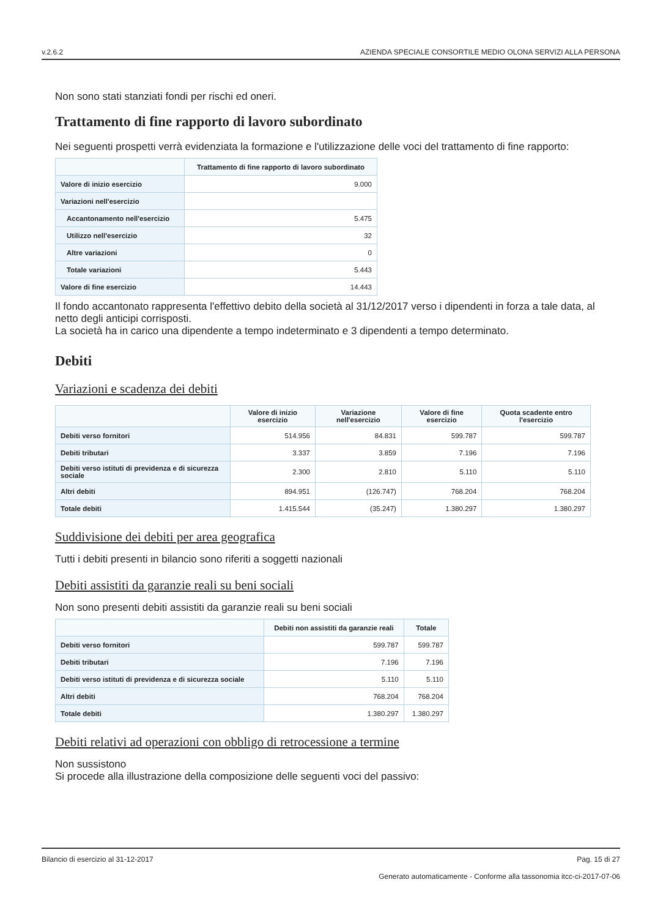v.2.6.2 AZIENDA SPECIALE CONSORTILE MEDIO OLONA SERVIZI ALLA PERSONA
Non sono stati stanziati fondi per rischi ed oneri.
Trattamento di fine rapporto di lavoro subordinato
Nei seguenti prospetti verrà evidenziata la formazione e l'utilizzazione delle voci del trattamento di fine rapporto:
| | Trattamento di fine rapporto di lavoro subordinato |
| --- | --- |
| Valore di inizio esercizio | 9.000 |
| Variazioni nell'esercizio | |
| Accantonamento nell'esercizio | 5.475 |
| Utilizzo nell'esercizio | 32 |
| Altre variazioni | 0 |
| Totale variazioni | 5.443 |
| Valore di fine esercizio | 14.443 |
Il fondo accantonato rappresenta l'effettivo debito della società al 31/12/2017 verso i dipendenti in forza a tale data, al netto degli anticipi corrisposti.
La società ha in carico una dipendente a tempo indeterminato e 3 dipendenti a tempo determinato.
Debiti
Variazioni e scadenza dei debiti
| | Valore di inizio esercizio | Variazione nell'esercizio | Valore di fine esercizio | Quota scadente entro l'esercizio |
| --- | --- | --- | --- | --- |
| Debiti verso fornitori | 514.956 | 84.831 | 599.787 | 599.787 |
| Debiti tributari | 3.337 | 3.859 | 7.196 | 7.196 |
| Debiti verso istituti di previdenza e di sicurezza sociale | 2.300 | 2.810 | 5.110 | 5.110 |
| Altri debiti | 894.951 | (126.747) | 768.204 | 768.204 |
| Totale debiti | 1.415.544 | (35.247) | 1.380.297 | 1.380.297 |
Suddivisione dei debiti per area geografica
Tutti i debiti presenti in bilancio sono riferiti a soggetti nazionali
Debiti assistiti da garanzie reali su beni sociali
Non sono presenti debiti assistiti da garanzie reali su beni sociali
| | Debiti non assistiti da garanzie reali | Totale |
| --- | --- | --- |
| Debiti verso fornitori | 599.787 | 599.787 |
| Debiti tributari | 7.196 | 7.196 |
| Debiti verso istituti di previdenza e di sicurezza sociale | 5.110 | 5.110 |
| Altri debiti | 768.204 | 768.204 |
| Totale debiti | 1.380.297 | 1.380.297 |
Debiti relativi ad operazioni con obbligo di retrocessione a termine
Non sussistono
Si procede alla illustrazione della composizione delle seguenti voci del passivo:
Bilancio di esercizio al 31-12-2017 Pag. 15 di 27
Generato automaticamente - Conforme alla tassonomia itcc-ci-2017-07-06